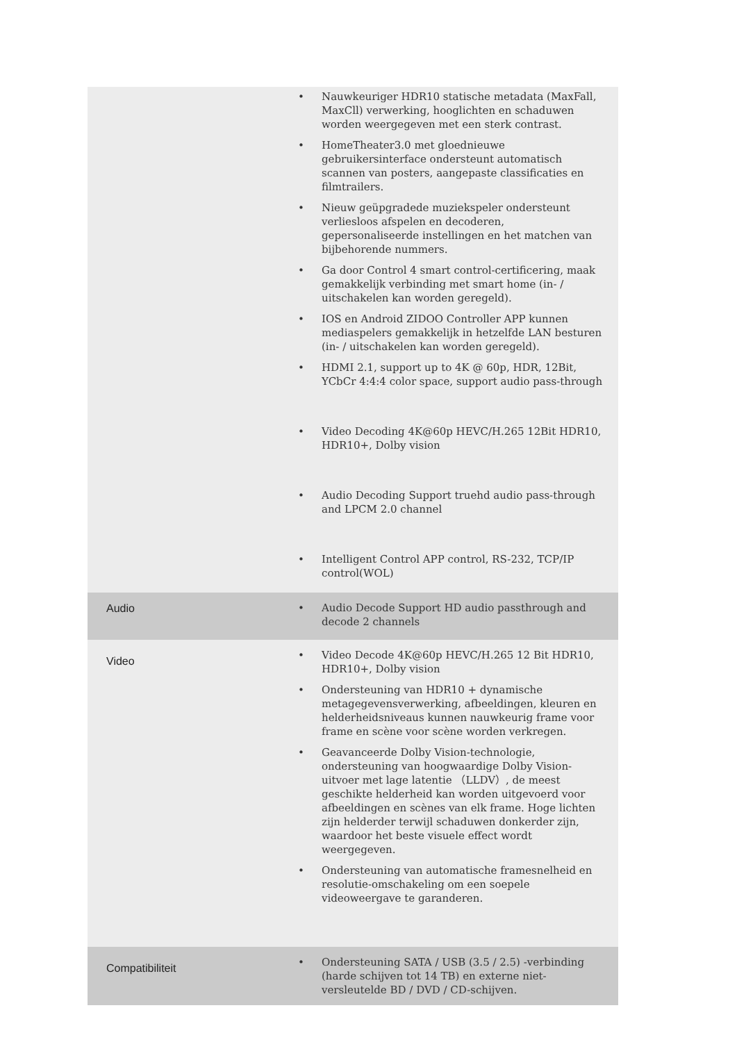| | • Nauwkeuriger HDR10 statische metadata (MaxFall, MaxCll) verwerking, hooglichten en schaduwen worden weergegeven met een sterk contrast. • HomeTheater3.0 met gloednieuwe gebruikersinterface ondersteunt automatisch scannen van posters, aangepaste classificaties en filmtrailers. • Nieuw geüpgradede muziekspeler ondersteunt verliesloos afspelen en decoderen, gepersonaliseerde instellingen en het matchen van bijbehorende nummers. • Ga door Control 4 smart control-certificering, maak gemakkelijk verbinding met smart home (in- / uitschakelen kan worden geregeld). • IOS en Android ZIDOO Controller APP kunnen mediaspelers gemakkelijk in hetzelfde LAN besturen (in- / uitschakelen kan worden geregeld). • HDMI 2.1, support up to 4K @ 60p, HDR, 12Bit, YCbCr 4:4:4 color space, support audio pass-through • Video Decoding 4K@60p HEVC/H.265 12Bit HDR10, HDR10+, Dolby vision • Audio Decoding Support truehd audio pass-through and LPCM 2.0 channel • Intelligent Control APP control, RS-232, TCP/IP control(WOL) |
| Audio | • Audio Decode Support HD audio passthrough and decode 2 channels |
| Video | • Video Decode 4K@60p HEVC/H.265 12 Bit HDR10, HDR10+, Dolby vision • Ondersteuning van HDR10 + dynamische metagegevensverwerking, afbeeldingen, kleuren en helderheidsniveaus kunnen nauwkeurig frame voor frame en scène voor scène worden verkregen. • Geavanceerde Dolby Vision-technologie, ondersteuning van hoogwaardige Dolby Vision-uitvoer met lage latentie （LLDV）, de meest geschikte helderheid kan worden uitgevoerd voor afbeeldingen en scènes van elk frame. Hoge lichten zijn helderder terwijl schaduwen donkerder zijn, waardoor het beste visuele effect wordt weergegeven. • Ondersteuning van automatische framesnelheid en resolutie-omschakeling om een soepele videoweergave te garanderen. |
| Compatibiliteit | • Ondersteuning SATA / USB (3.5 / 2.5) -verbinding (harde schijven tot 14 TB) en externe niet-versleutelde BD / DVD / CD-schijven. |